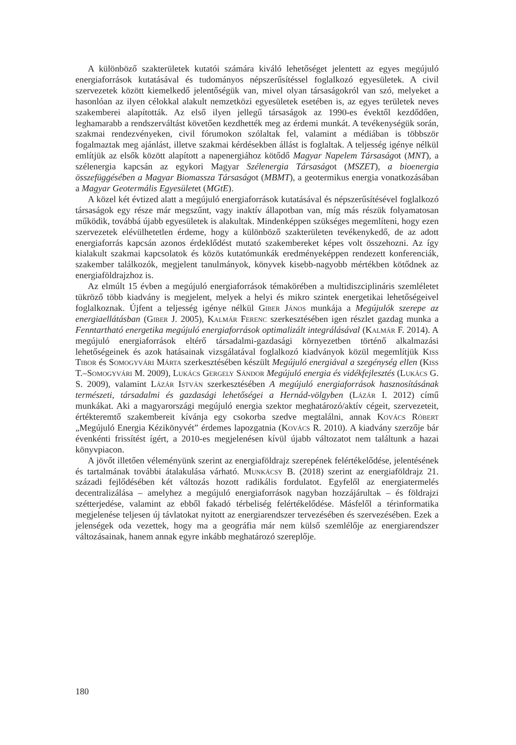A különböző szakterületek kutatói számára kiváló lehetőséget jelentett az egyes megújuló energiaforrások kutatásával és tudományos népszerűsítéssel foglalkozó egyesületek. A civil szervezetek között kiemelkedő jelentőségük van, mivel olyan társaságokról van szó, melyeket a hasonlóan az ilyen célokkal alakult nemzetközi egyesületek esetében is, az egyes területek neves szakemberei alapították. Az első ilyen jellegű társaságok az 1990-es évektől kezdődően, leghamarabb a rendszerváltást követően kezdhették meg az érdemi munkát. A tevékenységük során, szakmai rendezvényeken, civil fórumokon szólaltak fel, valamint a médiában is többször fogalmaztak meg ajánlást, illetve szakmai kérdésekben állást is foglaltak. A teljesség igénye nélkül említjük az elsők között alapított a napenergiához kötődő Magyar Napelem Társaságot (MNT), a szélenergia kapcsán az egykori Magyar Szélenergia Társaságot (MSZET), a bioenergia összefüggésében a Magyar Biomassza Társaságot (MBMT), a geotermikus energia vonatkozásában a Magyar Geotermális Egyesületet (MGtE).
A közel két évtized alatt a megújuló energiaforrások kutatásával és népszerűsítésével foglalkozó társaságok egy része már megszűnt, vagy inaktív állapotban van, míg más részük folyamatosan működik, továbbá újabb egyesületek is alakultak. Mindenképpen szükséges megemlíteni, hogy ezen szervezetek elévülhetetlen érdeme, hogy a különböző szakterületen tevékenykedő, de az adott energiaforrás kapcsán azonos érdeklődést mutató szakembereket képes volt összehozni. Az így kialakult szakmai kapcsolatok és közös kutatómunkák eredményeképpen rendezett konferenciák, szakember találkozók, megjelent tanulmányok, könyvek kisebb-nagyobb mértékben kötődnek az energiaföldrajzhoz is.
Az elmúlt 15 évben a megújuló energiaforrások témakörében a multidiszciplináris szemléletet tükröző több kiadvány is megjelent, melyek a helyi és mikro szintek energetikai lehetőségeivel foglalkoznak. Újfent a teljesség igénye nélkül Giber János munkája a Megújulók szerepe az energiaellátásban (Giber J. 2005), Kalmár Ferenc szerkesztésében igen részlet gazdag munka a Fenntartható energetika megújuló energiaforrások optimalizált integrálásával (Kalmár F. 2014). A megújuló energiaforrások eltérő társadalmi-gazdasági környezetben történő alkalmazási lehetőségeinek és azok hatásainak vizsgálatával foglalkozó kiadványok közül megemlítjük Kiss Tibor és Somogyvári Márta szerkesztésében készült Megújuló energiával a szegénység ellen (Kiss T.–Somogyvári M. 2009), Lukács Gergely Sándor Megújuló energia és vidékfejlesztés (Lukács G. S. 2009), valamint Lázár István szerkesztésében A megújuló energiaforrások hasznosításának természeti, társadalmi és gazdasági lehetőségei a Hernád-völgyben (Lázár I. 2012) című munkákat. Aki a magyarországi megújuló energia szektor meghatározó/aktív cégeit, szervezeteit, értékteremtő szakembereit kívánja egy csokorba szedve megtalálni, annak Kovács Róbert „Megújuló Energia Kézikönyvét” érdemes lapozgatnia (Kovács R. 2010). A kiadvány szerzője bár évenkénti frissítést ígért, a 2010-es megjelenésen kívül újabb változatot nem találtunk a hazai könyvpiacon.
A jövőt illetően véleményünk szerint az energiaföldrajz szerepének felértékelődése, jelentésének és tartalmának további átalakulása várható. Munkácsy B. (2018) szerint az energiaföldrajz 21. századi fejlődésében két változás hozott radikális fordulatot. Egyfelől az energiatermelés decentralizálása – amelyhez a megújuló energiaforrások nagyban hozzájárultak – és földrajzi szétterjedése, valamint az ebből fakadó térbeliség felértékelődése. Másfelől a térinformatika megjelenése teljesen új távlatokat nyitott az energiarendszer tervezésében és szervezésében. Ezek a jelenségek oda vezettek, hogy ma a geográfia már nem külső szemlélője az energiarendszer változásainak, hanem annak egyre inkább meghatározó szereplője.
180